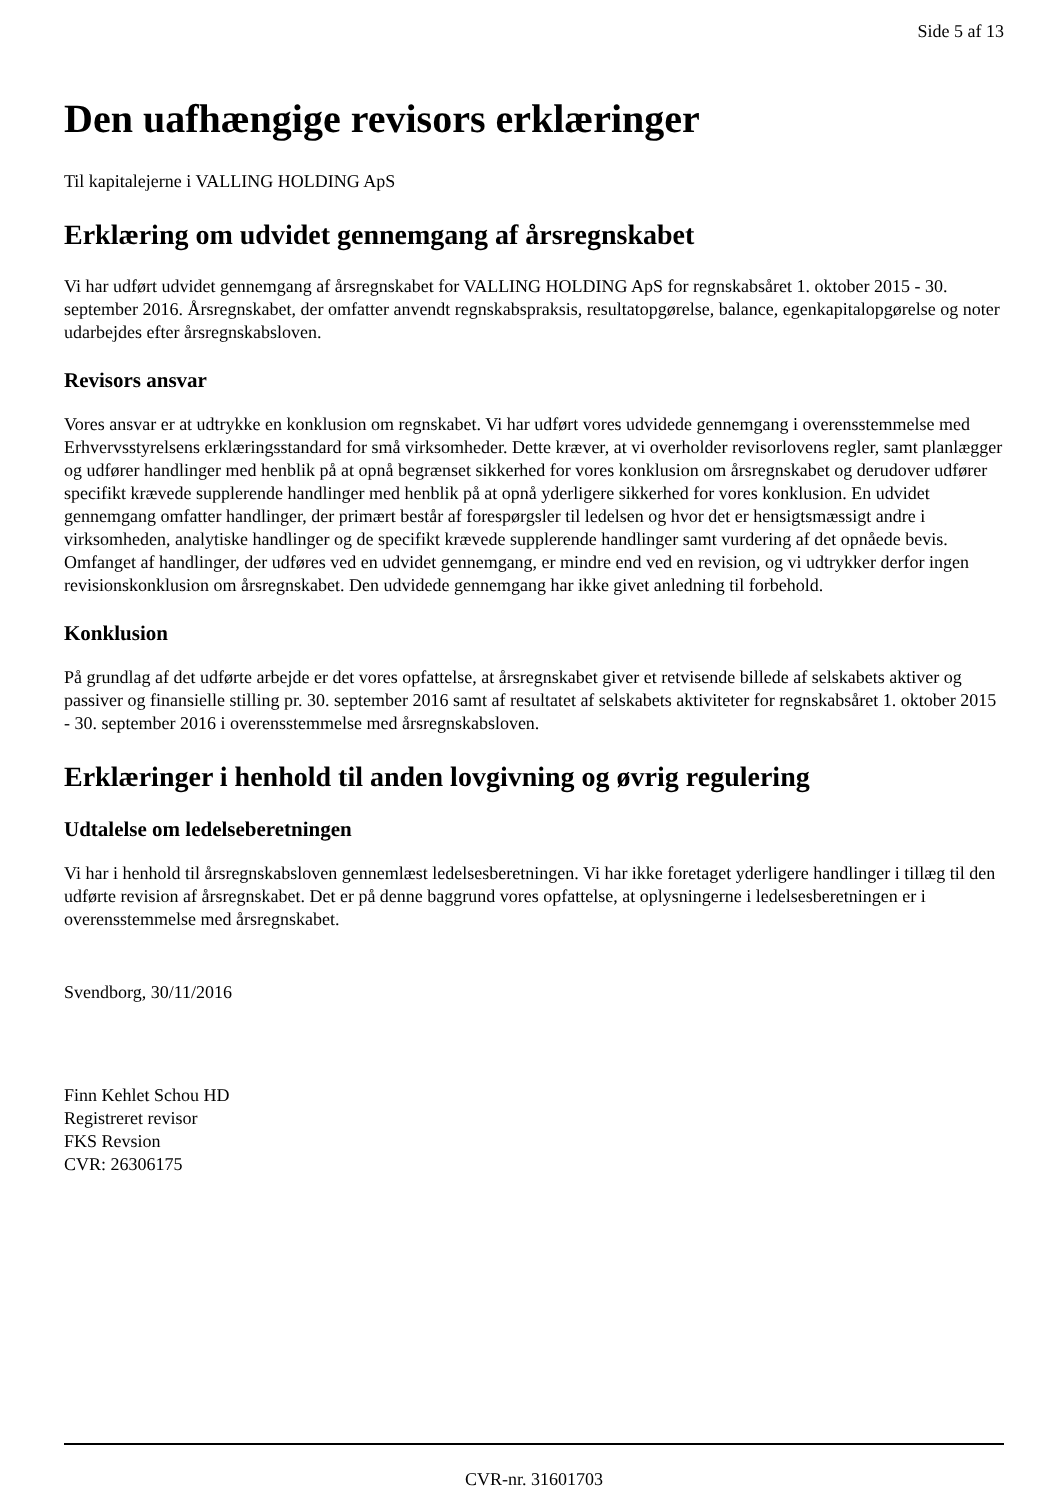Side 5 af 13
Den uafhængige revisors erklæringer
Til kapitalejerne i VALLING HOLDING ApS
Erklæring om udvidet gennemgang af årsregnskabet
Vi har udført udvidet gennemgang af årsregnskabet for VALLING HOLDING ApS for regnskabsåret 1. oktober 2015 - 30. september 2016. Årsregnskabet, der omfatter anvendt regnskabspraksis, resultatopgørelse, balance, egenkapitalopgørelse og noter udarbejdes efter årsregnskabsloven.
Revisors ansvar
Vores ansvar er at udtrykke en konklusion om regnskabet. Vi har udført vores udvidede gennemgang i overensstemmelse med Erhvervsstyrelsens erklæringsstandard for små virksomheder. Dette kræver, at vi overholder revisorlovens regler, samt planlægger og udfører handlinger med henblik på at opnå begrænset sikkerhed for vores konklusion om årsregnskabet og derudover udfører specifikt krævede supplerende handlinger med henblik på at opnå yderligere sikkerhed for vores konklusion. En udvidet gennemgang omfatter handlinger, der primært består af forespørgsler til ledelsen og hvor det er hensigtsmæssigt andre i virksomheden, analytiske handlinger og de specifikt krævede supplerende handlinger samt vurdering af det opnåede bevis. Omfanget af handlinger, der udføres ved en udvidet gennemgang, er mindre end ved en revision, og vi udtrykker derfor ingen revisionskonklusion om årsregnskabet. Den udvidede gennemgang har ikke givet anledning til forbehold.
Konklusion
På grundlag af det udførte arbejde er det vores opfattelse, at årsregnskabet giver et retvisende billede af selskabets aktiver og passiver og finansielle stilling pr. 30. september 2016 samt af resultatet af selskabets aktiviteter for regnskabsåret 1. oktober 2015 - 30. september 2016 i overensstemmelse med årsregnskabsloven.
Erklæringer i henhold til anden lovgivning og øvrig regulering
Udtalelse om ledelseberetningen
Vi har i henhold til årsregnskabsloven gennemlæst ledelsesberetningen. Vi har ikke foretaget yderligere handlinger i tillæg til den udførte revision af årsregnskabet. Det er på denne baggrund vores opfattelse, at oplysningerne i ledelsesberetningen er i overensstemmelse med årsregnskabet.
Svendborg, 30/11/2016
Finn Kehlet Schou HD
Registreret revisor
FKS Revsion
CVR: 26306175
CVR-nr. 31601703